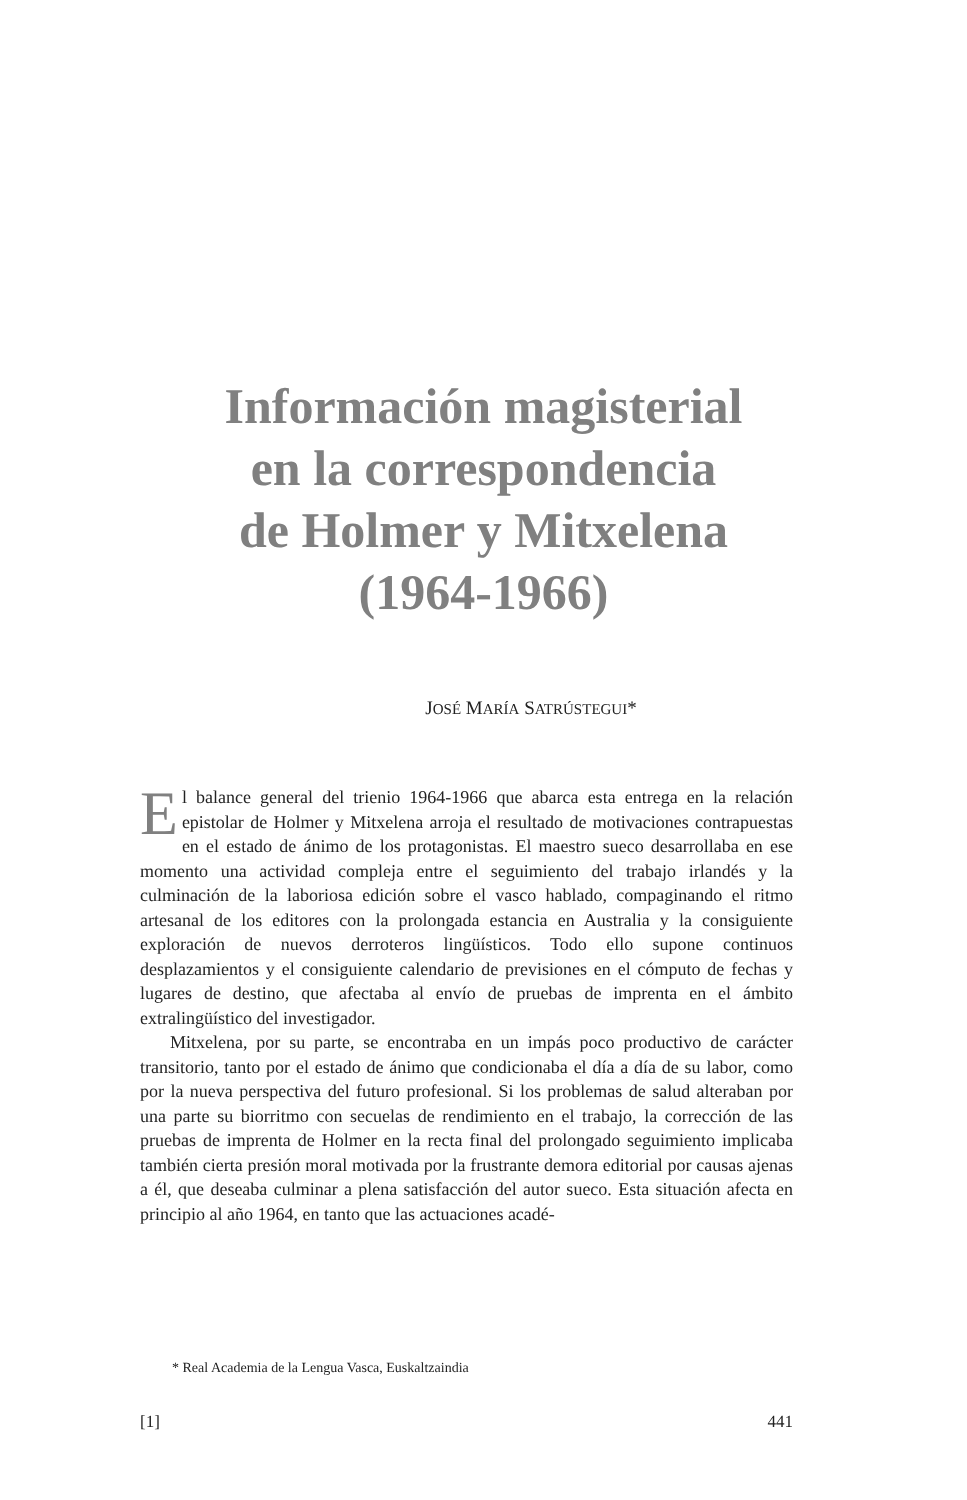Información magisterial
en la correspondencia
de Holmer y Mitxelena
(1964-1966)
JOSÉ MARÍA SATRÚSTEGUI*
El balance general del trienio 1964-1966 que abarca esta entrega en la relación epistolar de Holmer y Mitxelena arroja el resultado de motivaciones contrapuestas en el estado de ánimo de los protagonistas. El maestro sueco desarrollaba en ese momento una actividad compleja entre el seguimiento del trabajo irlandés y la culminación de la laboriosa edición sobre el vasco hablado, compaginando el ritmo artesanal de los editores con la prolongada estancia en Australia y la consiguiente exploración de nuevos derroteros lingüísticos. Todo ello supone continuos desplazamientos y el consiguiente calendario de previsiones en el cómputo de fechas y lugares de destino, que afectaba al envío de pruebas de imprenta en el ámbito extralingüístico del investigador.
Mitxelena, por su parte, se encontraba en un impás poco productivo de carácter transitorio, tanto por el estado de ánimo que condicionaba el día a día de su labor, como por la nueva perspectiva del futuro profesional. Si los problemas de salud alteraban por una parte su biorritmo con secuelas de rendimiento en el trabajo, la corrección de las pruebas de imprenta de Holmer en la recta final del prolongado seguimiento implicaba también cierta presión moral motivada por la frustrante demora editorial por causas ajenas a él, que deseaba culminar a plena satisfacción del autor sueco. Esta situación afecta en principio al año 1964, en tanto que las actuaciones acadé-
* Real Academia de la Lengua Vasca, Euskaltzaindia
[1] 441